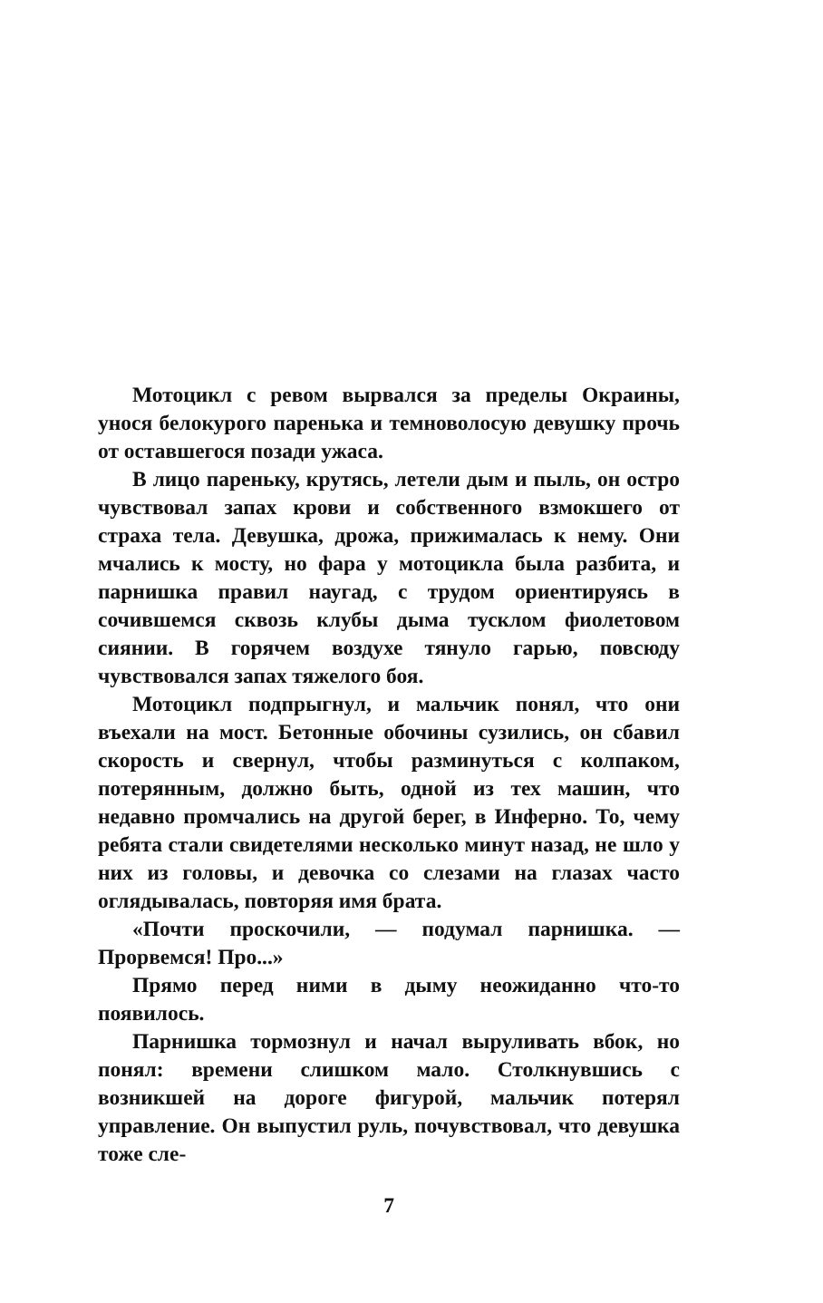Мотоцикл с ревом вырвался за пределы Окраины, унося белокурого паренька и темноволосую девушку прочь от оставшегося позади ужаса.
В лицо пареньку, крутясь, летели дым и пыль, он остро чувствовал запах крови и собственного взмокшего от страха тела. Девушка, дрожа, прижималась к нему. Они мчались к мосту, но фара у мотоцикла была разбита, и парнишка правил наугад, с трудом ориентируясь в сочившемся сквозь клубы дыма тусклом фиолетовом сиянии. В горячем воздухе тянуло гарью, повсюду чувствовался запах тяжелого боя.
Мотоцикл подпрыгнул, и мальчик понял, что они въехали на мост. Бетонные обочины сузились, он сбавил скорость и свернул, чтобы разминуться с колпаком, потерянным, должно быть, одной из тех машин, что недавно промчались на другой берег, в Инферно. То, чему ребята стали свидетелями несколько минут назад, не шло у них из головы, и девочка со слезами на глазах часто оглядывалась, повторяя имя брата.
«Почти проскочили, — подумал парнишка. — Прорвемся! Про...»
Прямо перед ними в дыму неожиданно что-то появилось.
Парнишка тормознул и начал выруливать вбок, но понял: времени слишком мало. Столкнувшись с возникшей на дороге фигурой, мальчик потерял управление. Он выпустил руль, почувствовал, что девушка тоже сле-
7